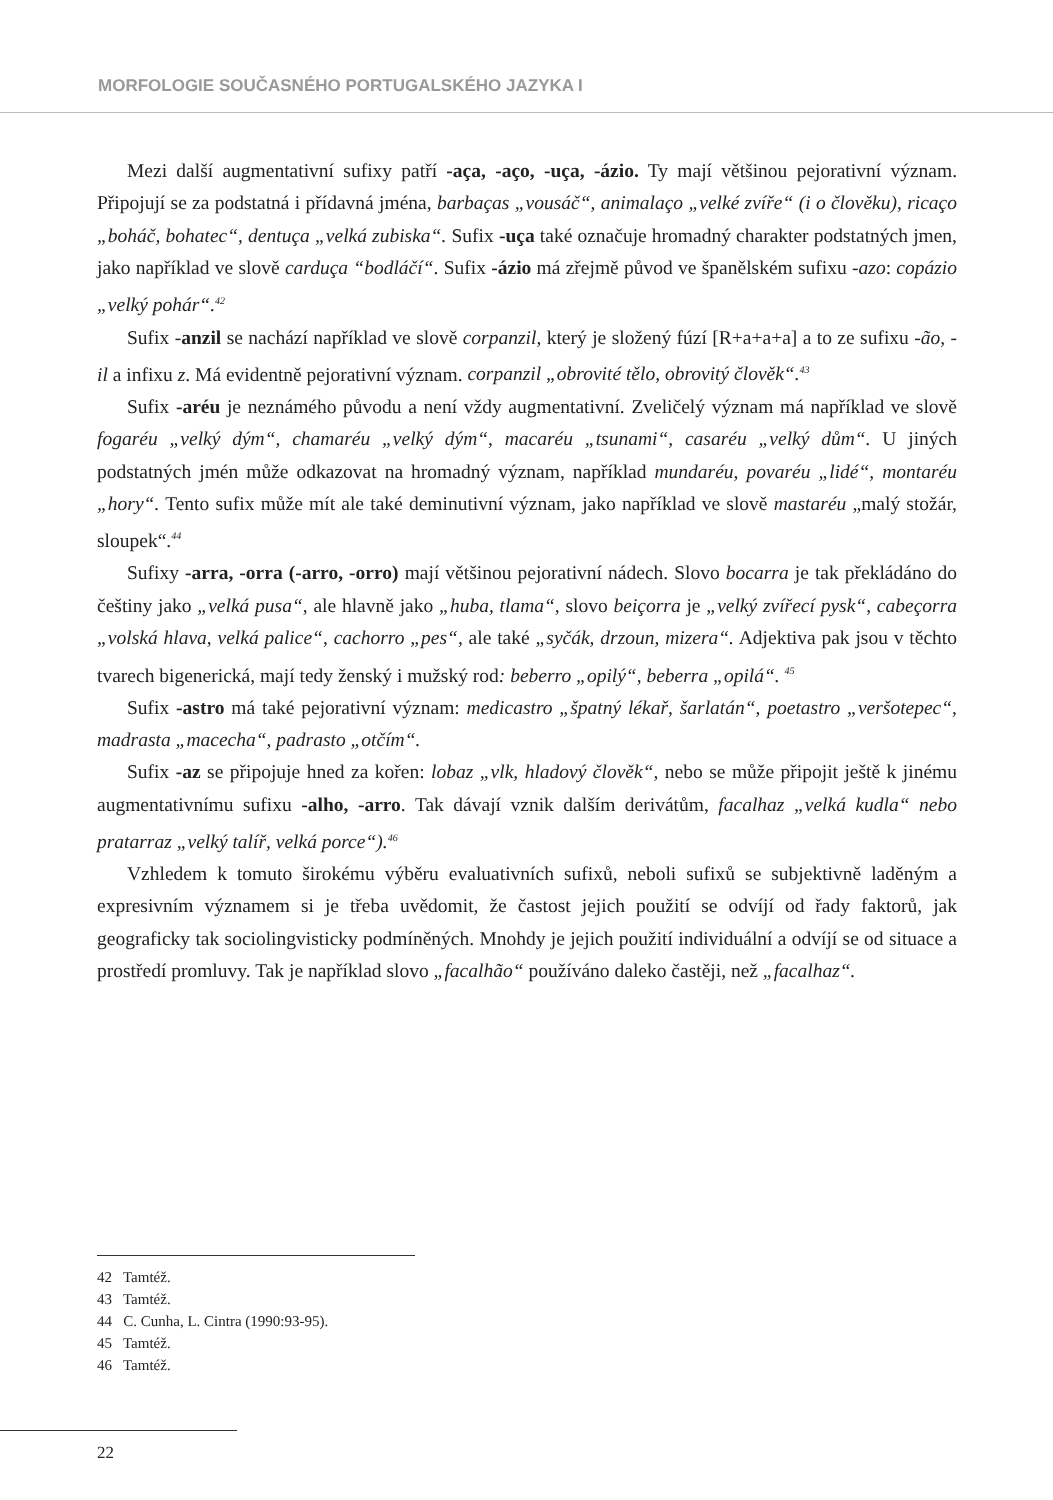MORFOLOGIE SOUČASNÉHO PORTUGALSKÉHO JAZYKA I
Mezi další augmentativní sufixy patří -aça, -aço, -uça, -ázio. Ty mají většinou pejorativní význam. Připojují se za podstatná i přídavná jména, barbaças „vousáč“, animalaço „velké zvíře“ (i o člověku), ricaço „boháč, bohatec“, dentuça „velká zubiska“. Sufix -uça také označuje hromadný charakter podstatných jmen, jako například ve slově carduça “bodláčí“. Sufix -ázio má zřejmě původ ve španělském sufixu -azo: copázio „velký pohár“.<sup>42</sup>
Sufix -anzil se nachází například ve slově corpanzil, který je složený fúzí [R+a+a+a] a to ze sufixu -ão, -il a infixu z. Má evidentně pejorativní význam. corpanzil „obrovité tělo, obrovitý člověk“.<sup>43</sup>
Sufix -aréu je neznámého původu a není vždy augmentativní. Zveličelý význam má například ve slově fogaréu „velký dým“, chamaréu „velký dým“, macaréu „tsunami“, casaréu „velký dům“. U jiných podstatných jmén může odkazovat na hromadný význam, například mundaréu, povaréu „lidé“, montaréu „hory“. Tento sufix může mít ale také deminutivní význam, jako například ve slově mastaréu „malý stožár, sloupek“.<sup>44</sup>
Sufixy -arra, -orra (-arro, -orro) mají většinou pejorativní nádech. Slovo bocarra je tak překládáno do češtiny jako „velká pusa“, ale hlavně jako „huba, tlama“, slovo beiçorra je „velký zvířecí pysk“, cabeçorra „volská hlava, velká palice“, cachorro „pes“, ale také „syčák, drzoun, mizera“. Adjektiva pak jsou v těchto tvarech bigenerická, mají tedy ženský i mužský rod: beberro „opilý“, beberra „opilá“. <sup>45</sup>
Sufix -astro má také pejorativní význam: medicastro „špatný lékař, šarlatán“, poetastro „veršotepec“, madrasta „macecha“, padrasto „otčím“.
Sufix -az se připojuje hned za kořen: lobaz „vlk, hladový člověk“, nebo se může připojit ještě k jinému augmentativnímu sufixu -alho, -arro. Tak dávají vznik dalším derivátům, facalhaz „velká kudla“ nebo pratarraz „velký talíř, velká porce“).<sup>46</sup>
Vzhledem k tomuto širokému výběru evaluativních sufixů, neboli sufixů se subjektivně laděným a expresivním významem si je třeba uvědomit, že častost jejich použití se odvíjí od řady faktorů, jak geograficky tak sociolingvisticky podmíněných. Mnohdy je jejich použití individuální a odvíjí se od situace a prostředí promluvy. Tak je například slovo „facalhão“ používáno daleko častěji, než „facalhaz“.
42 Tamtéž.
43 Tamtéž.
44 C. Cunha, L. Cintra (1990:93-95).
45 Tamtéž.
46 Tamtéž.
22